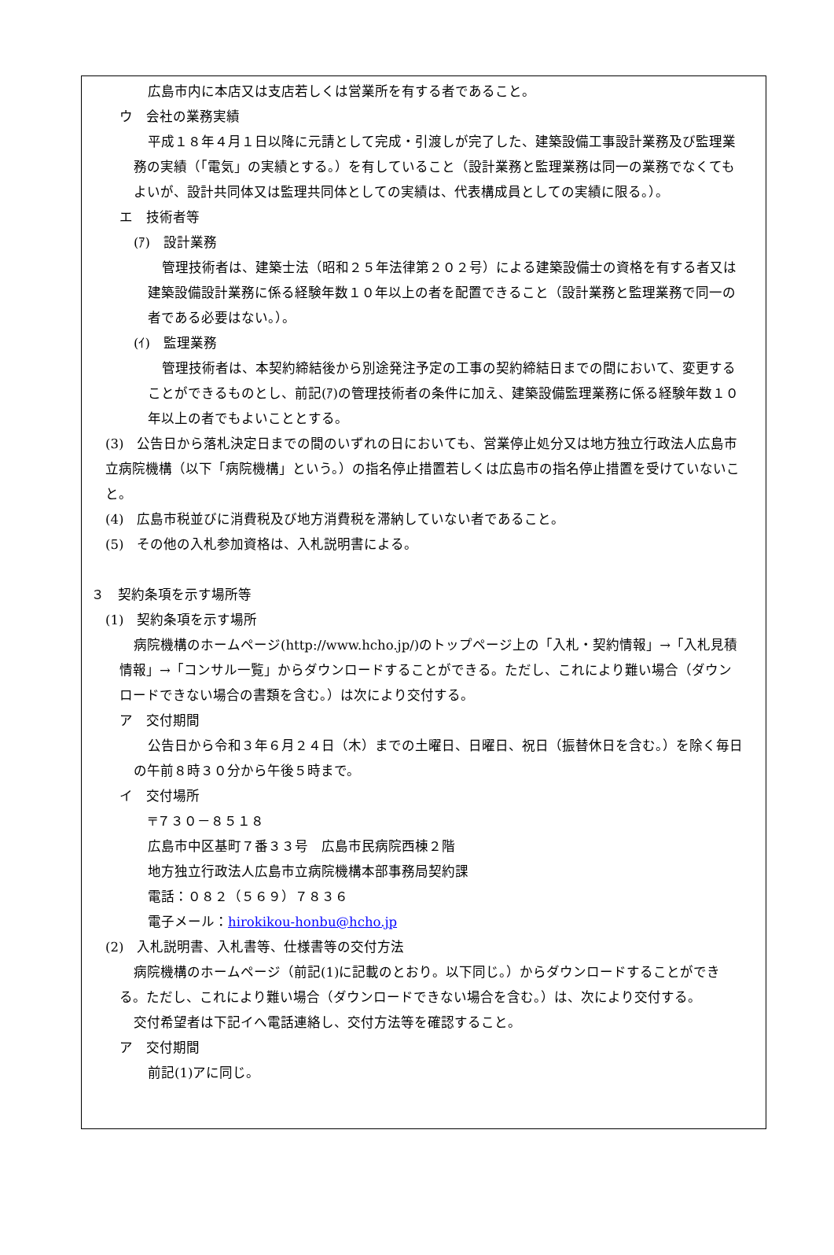広島市内に本店又は支店若しくは営業所を有する者であること。
ウ　会社の業務実績
平成１８年４月１日以降に元請として完成・引渡しが完了した、建築設備工事設計業務及び監理業務の実績（「電気」の実績とする。）を有していること（設計業務と監理業務は同一の業務でなくてもよいが、設計共同体又は監理共同体としての実績は、代表構成員としての実績に限る。）。
エ　技術者等
(ｱ)　設計業務
管理技術者は、建築士法（昭和２５年法律第２０２号）による建築設備士の資格を有する者又は建築設備設計業務に係る経験年数１０年以上の者を配置できること（設計業務と監理業務で同一の者である必要はない。）。
(ｲ)　監理業務
管理技術者は、本契約締結後から別途発注予定の工事の契約締結日までの間において、変更することができるものとし、前記(ｱ)の管理技術者の条件に加え、建築設備監理業務に係る経験年数１０年以上の者でもよいこととする。
(3)　公告日から落札決定日までの間のいずれの日においても、営業停止処分又は地方独立行政法人広島市立病院機構（以下「病院機構」という。）の指名停止措置若しくは広島市の指名停止措置を受けていないこと。
(4)　広島市税並びに消費税及び地方消費税を滞納していない者であること。
(5)　その他の入札参加資格は、入札説明書による。
３　契約条項を示す場所等
(1)　契約条項を示す場所
病院機構のホームページ(http://www.hcho.jp/)のトップページ上の「入札・契約情報」→「入札見積情報」→「コンサル一覧」からダウンロードすることができる。ただし、これにより難い場合（ダウンロードできない場合の書類を含む。）は次により交付する。
ア　交付期間
公告日から令和３年６月２４日（木）までの土曜日、日曜日、祝日（振替休日を含む。）を除く毎日の午前８時３０分から午後５時まで。
イ　交付場所
〒７３０－８５１８
広島市中区基町７番３３号　広島市民病院西棟２階
地方独立行政法人広島市立病院機構本部事務局契約課
電話：０８２（５６９）７８３６
電子メール：hirokikou-honbu@hcho.jp
(2)　入札説明書、入札書等、仕様書等の交付方法
病院機構のホームページ（前記(1)に記載のとおり。以下同じ。）からダウンロードすることができる。ただし、これにより難い場合（ダウンロードできない場合を含む。）は、次により交付する。
交付希望者は下記イへ電話連絡し、交付方法等を確認すること。
ア　交付期間
前記(1)アに同じ。